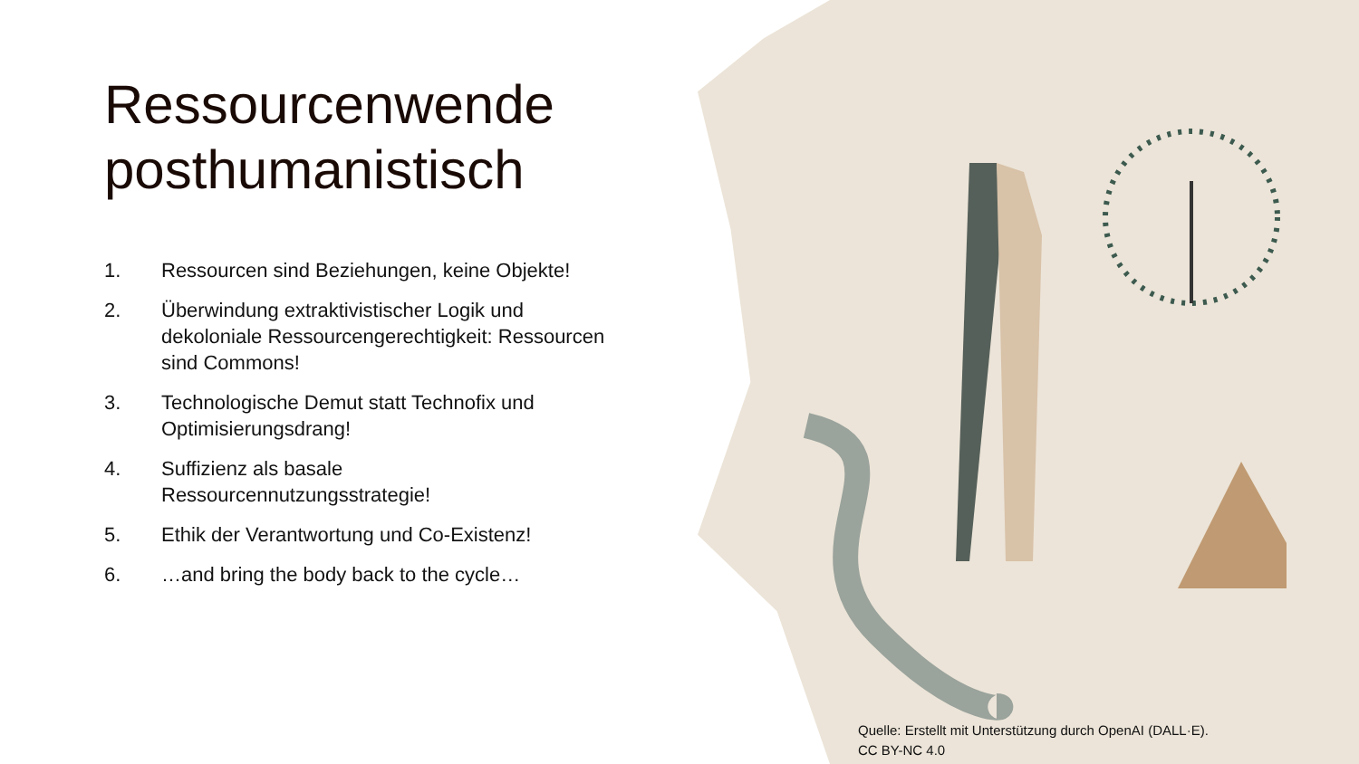Ressourcenwende posthumanistisch
1. Ressourcen sind Beziehungen, keine Objekte!
2. Überwindung extraktivistischer Logik und dekoloniale Ressourcengerechtigkeit: Ressourcen sind Commons!
3. Technologische Demut statt Technofix und Optimisierungsdrang!
4. Suffizienz als basale Ressourcennutzungsstrategie!
5. Ethik der Verantwortung und Co-Existenz!
6. …and bring the body back to the cycle…
Quelle: Erstellt mit Unterstützung durch OpenAI (DALL·E).
CC BY-NC 4.0